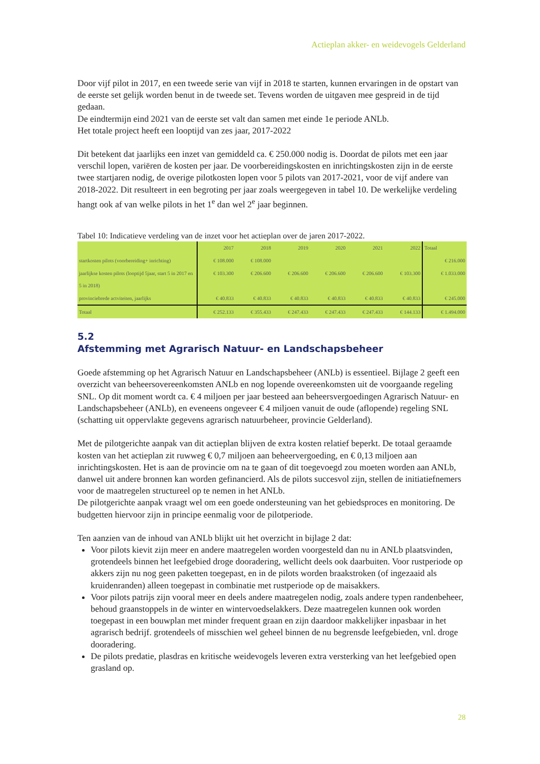Actieplan akker- en weidevogels Gelderland
Door vijf pilot in 2017, en een tweede serie van vijf in 2018 te starten, kunnen ervaringen in de opstart van de eerste set gelijk worden benut in de tweede set. Tevens worden de uitgaven mee gespreid in de tijd gedaan.
De eindtermijn eind 2021 van de eerste set valt dan samen met einde 1e periode ANLb.
Het totale project heeft een looptijd van zes jaar, 2017-2022
Dit betekent dat jaarlijks een inzet van gemiddeld ca. € 250.000 nodig is. Doordat de pilots met een jaar verschil lopen, variëren de kosten per jaar. De voorbereidingskosten en inrichtingskosten zijn in de eerste twee startjaren nodig, de overige pilotkosten lopen voor 5 pilots van 2017-2021, voor de vijf andere van 2018-2022. Dit resulteert in een begroting per jaar zoals weergegeven in tabel 10. De werkelijke verdeling hangt ook af van welke pilots in het 1<sup>e</sup> dan wel 2<sup>e</sup> jaar beginnen.
Tabel 10: Indicatieve verdeling van de inzet voor het actieplan over de jaren 2017-2022.
| | 2017 | 2018 | 2019 | 2020 | 2021 | 2022 | Totaal |
| --- | --- | --- | --- | --- | --- | --- | --- |
| startkosten pilots (voorbereiding+ inrichting) | € 108.000 | € 108.000 | | | | | € 216.000 |
| jaarlijkse kosten pilots (looptijd 5jaar, start 5 in 2017 en 5 in 2018) | € 103.300 | € 206.600 | € 206.600 | € 206.600 | € 206.600 | € 103.300 | € 1.033.000 |
| provinciebrede actviteiten, jaarlijks | € 40.833 | € 40.833 | € 40.833 | € 40.833 | € 40.833 | € 40.833 | € 245.000 |
| Totaal | € 252.133 | € 355.433 | € 247.433 | € 247.433 | € 247.433 | € 144.133 | € 1.494.000 |
5.2
Afstemming met Agrarisch Natuur- en Landschapsbeheer
Goede afstemming op het Agrarisch Natuur en Landschapsbeheer (ANLb) is essentieel. Bijlage 2 geeft een overzicht van beheersovereenkomsten ANLb en nog lopende overeenkomsten uit de voorgaande regeling SNL. Op dit moment wordt ca. € 4 miljoen per jaar besteed aan beheersvergoedingen Agrarisch Natuur- en Landschapsbeheer (ANLb), en eveneens ongeveer € 4 miljoen vanuit de oude (aflopende) regeling SNL (schatting uit oppervlakte gegevens agrarisch natuurbeheer, provincie Gelderland).
Met de pilotgerichte aanpak van dit actieplan blijven de extra kosten relatief beperkt. De totaal geraamde kosten van het actieplan zit ruwweg € 0,7 miljoen aan beheervergoeding, en € 0,13 miljoen aan inrichtingskosten. Het is aan de provincie om na te gaan of dit toegevoegd zou moeten worden aan ANLb, danwel uit andere bronnen kan worden gefinancierd. Als de pilots succesvol zijn, stellen de initiatiefnemers voor de maatregelen structureel op te nemen in het ANLb.
De pilotgerichte aanpak vraagt wel om een goede ondersteuning van het gebiedsproces en monitoring. De budgetten hiervoor zijn in principe eenmalig voor de pilotperiode.
Ten aanzien van de inhoud van ANLb blijkt uit het overzicht in bijlage 2 dat:
Voor pilots kievit zijn meer en andere maatregelen worden voorgesteld dan nu in ANLb plaatsvinden, grotendeels binnen het leefgebied droge dooradering, wellicht deels ook daarbuiten. Voor rustperiode op akkers zijn nu nog geen paketten toegepast, en in de pilots worden braakstroken (of ingezaaid als kruidenranden) alleen toegepast in combinatie met rustperiode op de maisakkers.
Voor pilots patrijs zijn vooral meer en deels andere maatregelen nodig, zoals andere typen randenbeheer, behoud graanstoppels in de winter en wintervoedselakkers. Deze maatregelen kunnen ook worden toegepast in een bouwplan met minder frequent graan en zijn daardoor makkelijker inpasbaar in het agrarisch bedrijf. grotendeels of misschien wel geheel binnen de nu begrensde leefgebieden, vnl. droge dooradering.
De pilots predatie, plasdras en kritische weidevogels leveren extra versterking van het leefgebied open grasland op.
28